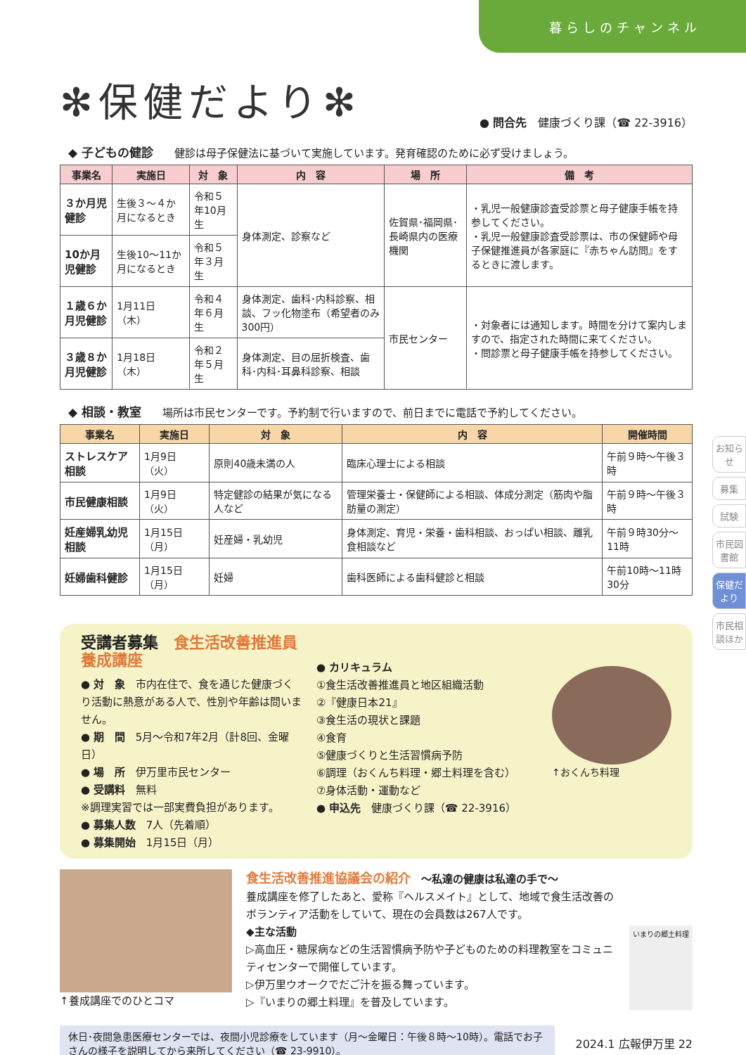暮らしのチャンネル
✻保健だより✻
● 問合先　健康づくり課（☎ 22-3916）
◆ 子どもの健診 健診は母子保健法に基づいて実施しています。発育確認のために必ず受けましょう。
| 事業名 | 実施日 | 対 象 | 内 容 | 場 所 | 備 考 |
| --- | --- | --- | --- | --- | --- |
| ３か月児健診 | 生後３～４か月になるとき | 令和５年10月生 | 身体測定、診察など | 佐賀県･福岡県･長崎県内の医療機関 | ・乳児一般健康診査受診票と母子健康手帳を持参してください。 ・乳児一般健康診査受診票は、市の保健師や母子保健推進員が各家庭に『赤ちゃん訪問』をするときに渡します。 |
| 10か月児健診 | 生後10～11か月になるとき | 令和５年３月生 | | | |
| １歳６か月児健診 | 1月11日（木） | 令和４年６月生 | 身体測定、歯科･内科診察、相談、フッ化物塗布（希望者のみ300円） | 市民センター | ・対象者には通知します。時間を分けて案内しますので、指定された時間に来てください。 ・問診票と母子健康手帳を持参してください。 |
| ３歳８か月児健診 | 1月18日（木） | 令和２年５月生 | 身体測定、目の屈折検査、歯科･内科･耳鼻科診察、相談 | | |
◆ 相談・教室 場所は市民センターです。予約制で行いますので、前日までに電話で予約してください。
| 事業名 | 実施日 | 対 象 | 内 容 | 開催時間 |
| --- | --- | --- | --- | --- |
| ストレスケア相談 | 1月9日（火） | 原則40歳未満の人 | 臨床心理士による相談 | 午前９時～午後３時 |
| 市民健康相談 | 1月9日（火） | 特定健診の結果が気になる人など | 管理栄養士・保健師による相談、体成分測定（筋肉や脂肪量の測定） | 午前９時～午後３時 |
| 妊産婦乳幼児相談 | 1月15日（月） | 妊産婦・乳幼児 | 身体測定、育児・栄養・歯科相談、おっぱい相談、離乳食相談など | 午前９時30分～11時 |
| 妊婦歯科健診 | 1月15日（月） | 妊婦 | 歯科医師による歯科健診と相談 | 午前10時～11時30分 |
受講者募集　食生活改善推進員養成講座
● 対　象　市内在住で、食を通じた健康づくり活動に熱意がある人で、性別や年齢は問いません。
● 期　間　5月～令和7年2月（計8回、金曜日）
● 場　所　伊万里市民センター
● 受講料　無料
※調理実習では一部実費負担があります。
● 募集人数　7人（先着順）
● 募集開始　1月15日（月）
● カリキュラム
①食生活改善推進員と地区組織活動
②『健康日本21』
③食生活の現状と課題
④食育
⑤健康づくりと生活習慣病予防
⑥調理（おくんち料理・郷土料理を含む）
⑦身体活動・運動など
● 申込先　健康づくり課（☎ 22-3916）
↑おくんち料理
↑養成講座でのひとコマ
食生活改善推進協議会の紹介　～私達の健康は私達の手で～
養成講座を修了したあと、愛称『ヘルスメイト』として、地域で食生活改善のボランティア活動をしていて、現在の会員数は267人です。
◆主な活動
▷高血圧・糖尿病などの生活習慣病予防や子どものための料理教室をコミュニティセンターで開催しています。
▷伊万里ウオークでだご汁を振る舞っています。
▷『いまりの郷土料理』を普及しています。
いまりの郷土料理
休日･夜間急患医療センターでは、夜間小児診療をしています（月～金曜日：午後８時～10時）。電話でお子さんの様子を説明してから来所してください（☎ 23-9910）。
2024.1 広報伊万里 22
お知らせ
募集
試験
市民図書館
保健だより
市民相談ほか